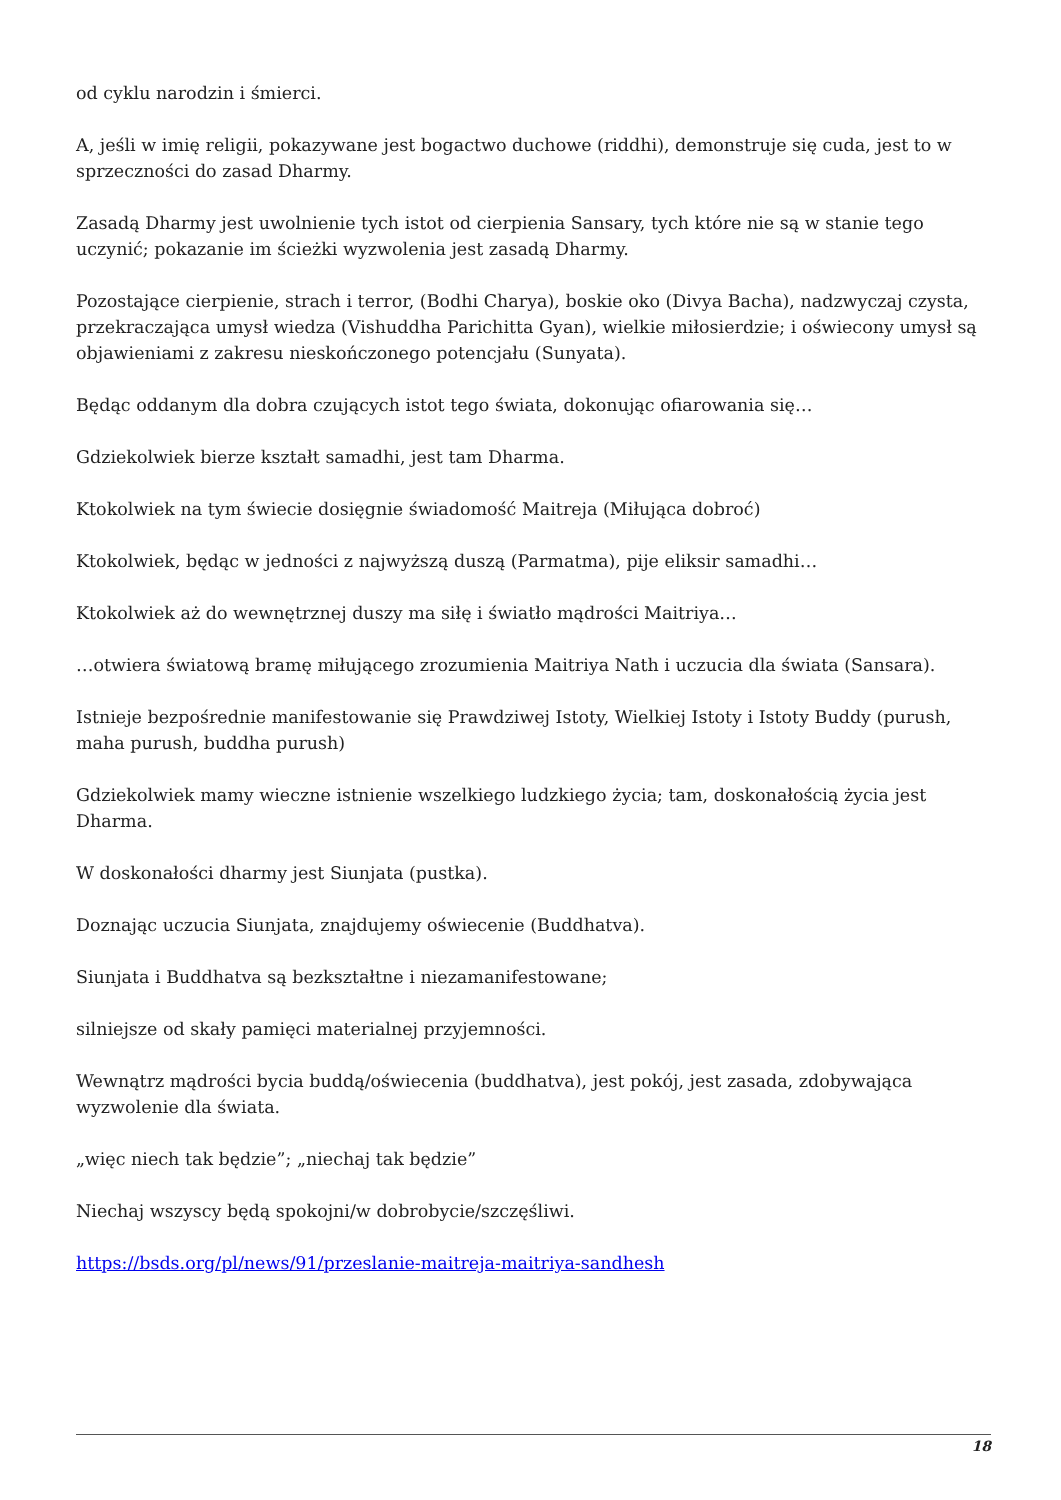od cyklu narodzin i śmierci.
A, jeśli w imię religii, pokazywane jest bogactwo duchowe (riddhi), demonstruje się cuda, jest to w sprzeczności do zasad Dharmy.
Zasadą Dharmy jest uwolnienie tych istot od cierpienia Sansary, tych które nie są w stanie tego uczynić; pokazanie im ścieżki wyzwolenia jest zasadą Dharmy.
Pozostające cierpienie, strach i terror, (Bodhi Charya), boskie oko (Divya Bacha), nadzwyczaj czysta, przekraczająca umysł wiedza (Vishuddha Parichitta Gyan), wielkie miłosierdzie; i oświecony umysł są objawieniami z zakresu nieskończonego potencjału (Sunyata).
Będąc oddanym dla dobra czujących istot tego świata, dokonując ofiarowania się…
Gdziekolwiek bierze kształt samadhi, jest tam Dharma.
Ktokolwiek na tym świecie dosięgnie świadomość Maitreja (Miłująca dobroć)
Ktokolwiek, będąc w jedności z najwyższą duszą (Parmatma), pije eliksir samadhi…
Ktokolwiek aż do wewnętrznej duszy ma siłę i światło mądrości Maitriya…
…otwiera światową bramę miłującego zrozumienia Maitriya Nath i uczucia dla świata (Sansara).
Istnieje bezpośrednie manifestowanie się Prawdziwej Istoty, Wielkiej Istoty i Istoty Buddy (purush, maha purush, buddha purush)
Gdziekolwiek mamy wieczne istnienie wszelkiego ludzkiego życia; tam, doskonałością życia jest Dharma.
W doskonałości dharmy jest Siunjata (pustka).
Doznając uczucia Siunjata, znajdujemy oświecenie (Buddhatva).
Siunjata i Buddhatva są bezkształtne i niezamanifestowane;
silniejsze od skały pamięci materialnej przyjemności.
Wewnątrz mądrości bycia buddą/oświecenia (buddhatva), jest pokój, jest zasada, zdobywająca wyzwolenie dla świata.
„więc niech tak będzie”; „niechaj tak będzie”
Niechaj wszyscy będą spokojni/w dobrobycie/szczęśliwi.
https://bsds.org/pl/news/91/przeslanie-maitreja-maitriya-sandhesh
18